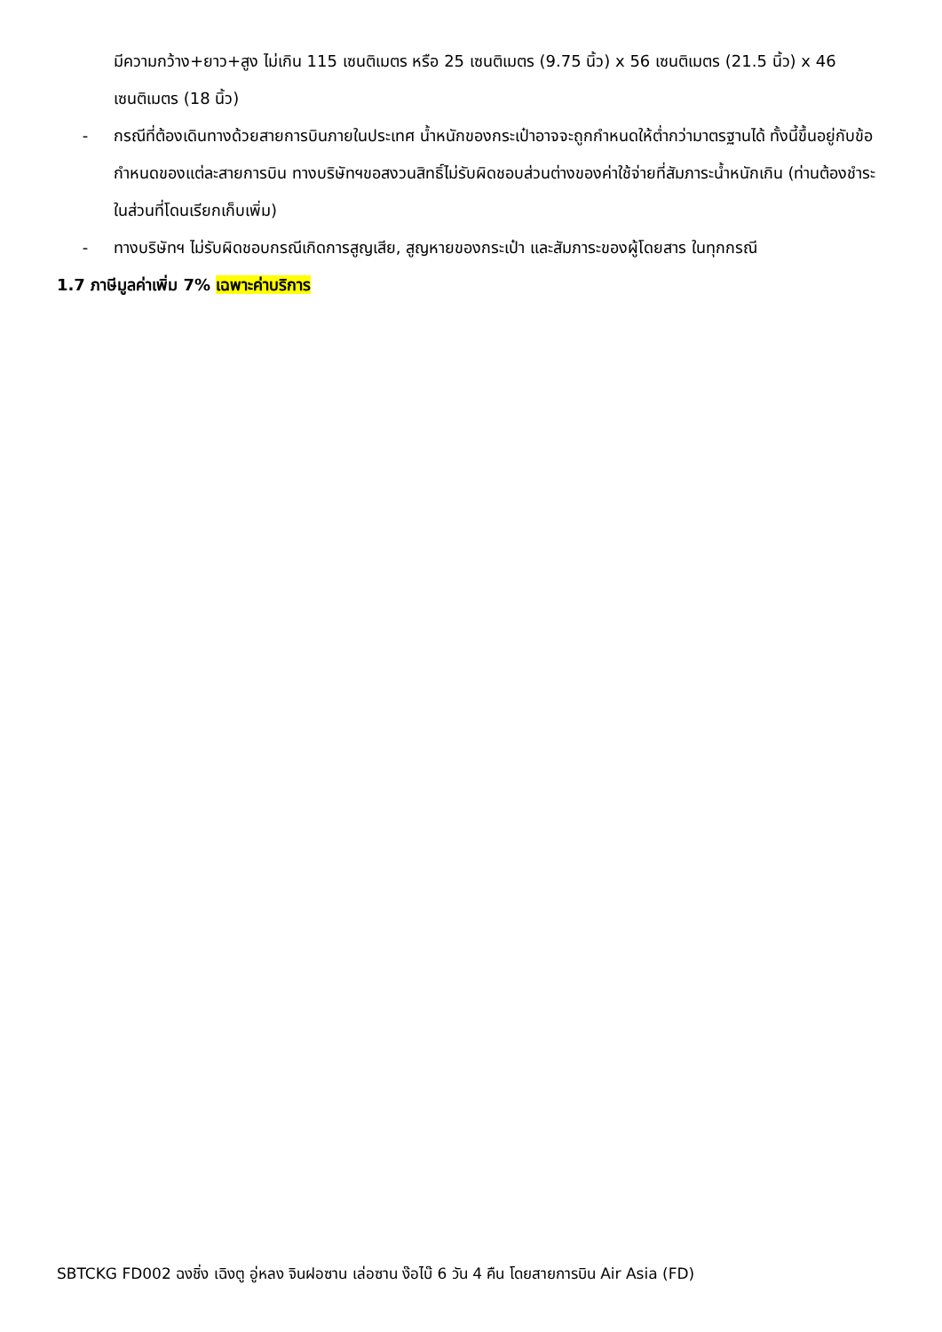มีความกว้าง+ยาว+สูง ไม่เกิน 115 เซนติเมตร หรือ 25 เซนติเมตร (9.75 นิ้ว) x 56 เซนติเมตร (21.5 นิ้ว) x 46 เซนติเมตร (18 นิ้ว)
- กรณีที่ต้องเดินทางด้วยสายการบินภายในประเทศ น้ำหนักของกระเป๋าอาจจะถูกกำหนดให้ต่ำกว่ามาตรฐานได้ ทั้งนี้ขึ้นอยู่กับข้อกำหนดของแต่ละสายการบิน ทางบริษัทฯขอสงวนสิทธิ์ไม่รับผิดชอบส่วนต่างของค่าใช้จ่ายที่สัมภาระน้ำหนักเกิน (ท่านต้องชำระในส่วนที่โดนเรียกเก็บเพิ่ม)
- ทางบริษัทฯ ไม่รับผิดชอบกรณีเกิดการสูญเสีย, สูญหายของกระเป๋า และสัมภาระของผู้โดยสาร ในทุกกรณี
1.7 ภาษีมูลค่าเพิ่ม 7% เฉพาะค่าบริการ
SBTCKG FD002 ฉงชิ่ง เฉิงตู อู่หลง จินฝอซาน เล่อซาน ง๊อไบ๊ 6 วัน 4 คืน โดยสายการบิน Air Asia (FD)